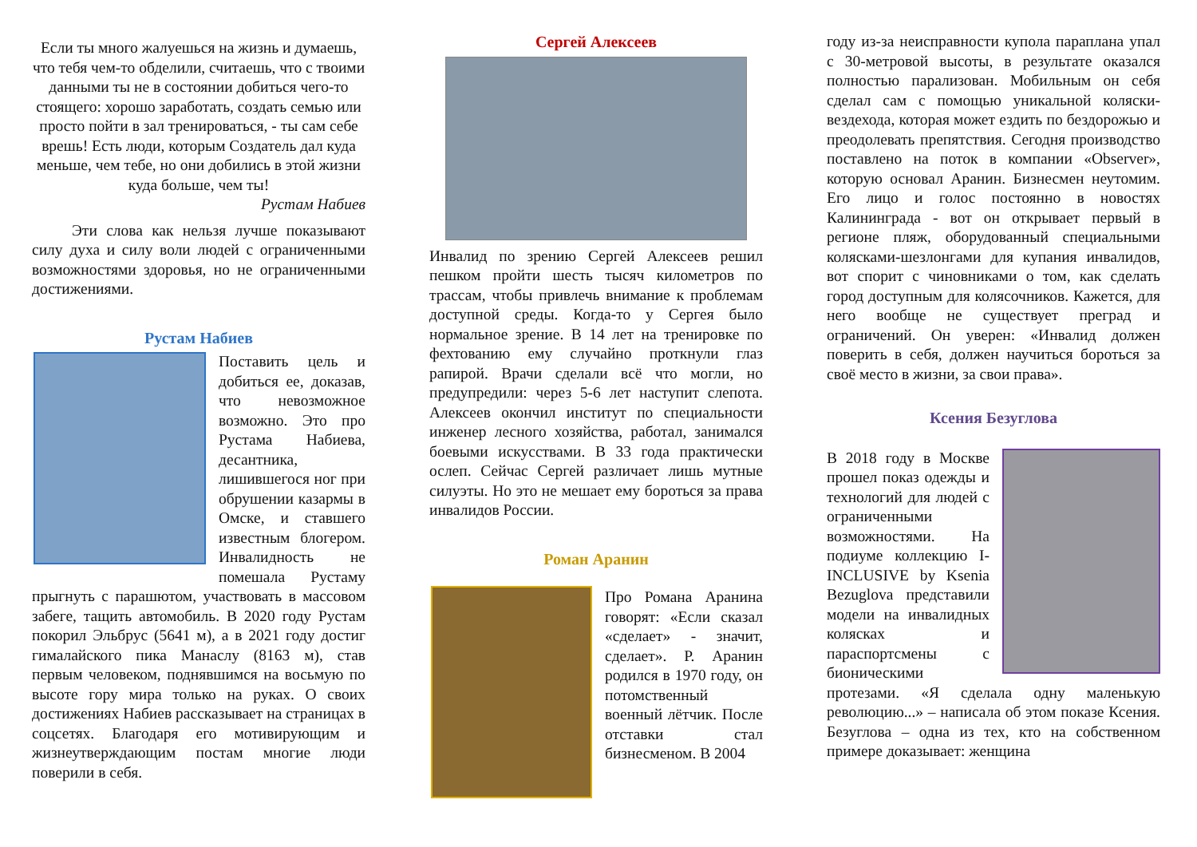Если ты много жалуешься на жизнь и думаешь, что тебя чем-то обделили, считаешь, что с твоими данными ты не в состоянии добиться чего-то стоящего: хорошо заработать, создать семью или просто пойти в зал тренироваться, - ты сам себе врешь! Есть люди, которым Создатель дал куда меньше, чем тебе, но они добились в этой жизни куда больше, чем ты!
Рустам Набиев
Эти слова как нельзя лучше показывают силу духа и силу воли людей с ограниченными возможностями здоровья, но не ограниченными достижениями.
Рустам Набиев
Поставить цель и добиться ее, доказав, что невозможное возможно. Это про Рустама Набиева, десантника, лишившегося ног при обрушении казармы в Омске, и ставшего известным блогером. Инвалидность не помешала Рустаму прыгнуть с парашютом, участвовать в массовом забеге, тащить автомобиль. В 2020 году Рустам покорил Эльбрус (5641 м), а в 2021 году достиг гималайского пика Манаслу (8163 м), став первым человеком, поднявшимся на восьмую по высоте гору мира только на руках. О своих достижениях Набиев рассказывает на страницах в соцсетях. Благодаря его мотивирующим и жизнеутверждающим постам многие люди поверили в себя.
Сергей Алексеев
Инвалид по зрению Сергей Алексеев решил пешком пройти шесть тысяч километров по трассам, чтобы привлечь внимание к проблемам доступной среды. Когда-то у Сергея было нормальное зрение. В 14 лет на тренировке по фехтованию ему случайно проткнули глаз рапирой. Врачи сделали всё что могли, но предупредили: через 5-6 лет наступит слепота. Алексеев окончил институт по специальности инженер лесного хозяйства, работал, занимался боевыми искусствами. В 33 года практически ослеп. Сейчас Сергей различает лишь мутные силуэты. Но это не мешает ему бороться за права инвалидов России.
Роман Аранин
Про Романа Аранина говорят: «Если сказал «сделает» - значит, сделает». Р. Аранин родился в 1970 году, он потомственный военный лётчик. После отставки стал бизнесменом. В 2004
году из-за неисправности купола параплана упал с 30-метровой высоты, в результате оказался полностью парализован. Мобильным он себя сделал сам с помощью уникальной коляски-вездехода, которая может ездить по бездорожью и преодолевать препятствия. Сегодня производство поставлено на поток в компании «Observer», которую основал Аранин. Бизнесмен неутомим. Его лицо и голос постоянно в новостях Калининграда - вот он открывает первый в регионе пляж, оборудованный специальными колясками-шезлонгами для купания инвалидов, вот спорит с чиновниками о том, как сделать город доступным для колясочников. Кажется, для него вообще не существует преград и ограничений. Он уверен: «Инвалид должен поверить в себя, должен научиться бороться за своё место в жизни, за свои права».
Ксения Безуглова
В 2018 году в Москве прошел показ одежды и технологий для людей с ограниченными возможностями. На подиуме коллекцию I-INCLUSIVE by Ksenia Bezuglova представили модели на инвалидных колясках и параспортсмены с бионическими протезами. «Я сделала одну маленькую революцию...» – написала об этом показе Ксения. Безуглова – одна из тех, кто на собственном примере доказывает: женщина